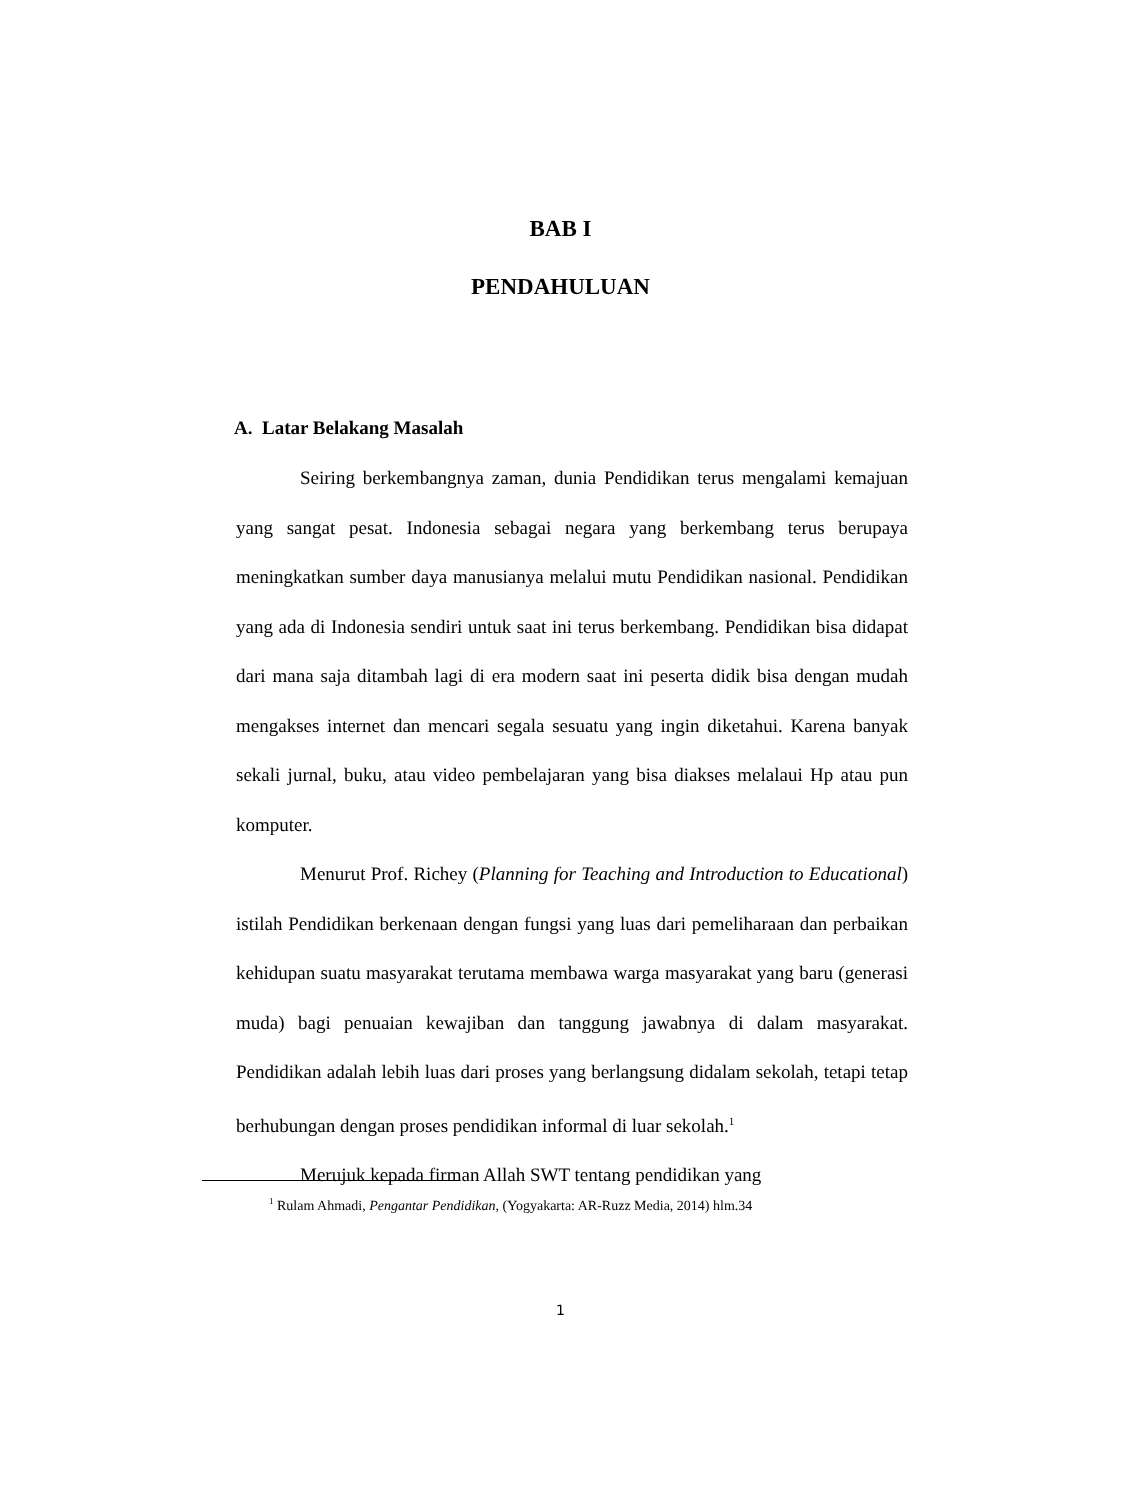BAB I
PENDAHULUAN
A. Latar Belakang Masalah
Seiring berkembangnya zaman, dunia Pendidikan terus mengalami kemajuan yang sangat pesat. Indonesia sebagai negara yang berkembang terus berupaya meningkatkan sumber daya manusianya melalui mutu Pendidikan nasional. Pendidikan yang ada di Indonesia sendiri untuk saat ini terus berkembang. Pendidikan bisa didapat dari mana saja ditambah lagi di era modern saat ini peserta didik bisa dengan mudah mengakses internet dan mencari segala sesuatu yang ingin diketahui. Karena banyak sekali jurnal, buku, atau video pembelajaran yang bisa diakses melalaui Hp atau pun komputer.
Menurut Prof. Richey (Planning for Teaching and Introduction to Educational) istilah Pendidikan berkenaan dengan fungsi yang luas dari pemeliharaan dan perbaikan kehidupan suatu masyarakat terutama membawa warga masyarakat yang baru (generasi muda) bagi penuaian kewajiban dan tanggung jawabnya di dalam masyarakat. Pendidikan adalah lebih luas dari proses yang berlangsung didalam sekolah, tetapi tetap berhubungan dengan proses pendidikan informal di luar sekolah.<sup>1</sup>
Merujuk kepada firman Allah SWT tentang pendidikan yang
<sup>1</sup> Rulam Ahmadi, Pengantar Pendidikan, (Yogyakarta: AR-Ruzz Media, 2014) hlm.34
1